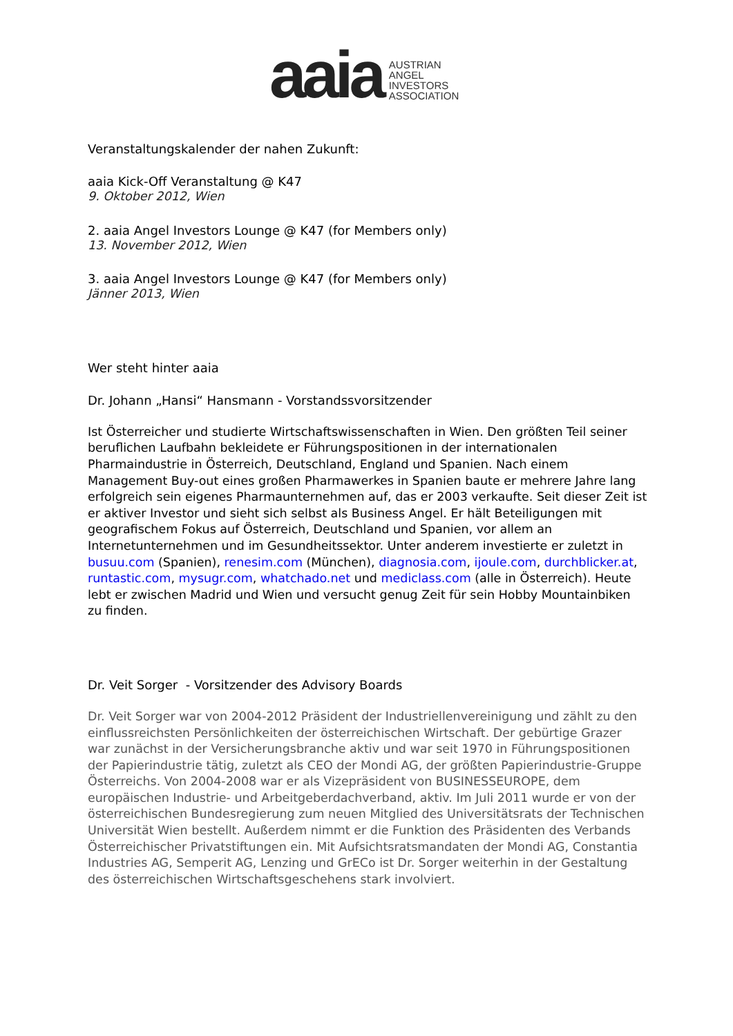aaia
AUSTRIAN
ANGEL
INVESTORS
ASSOCIATION
Veranstaltungskalender der nahen Zukunft:
aaia Kick-Off Veranstaltung @ K47
9. Oktober 2012, Wien
2. aaia Angel Investors Lounge @ K47 (for Members only)
13. November 2012, Wien
3. aaia Angel Investors Lounge @ K47 (for Members only)
Jänner 2013, Wien
Wer steht hinter aaia
Dr. Johann „Hansi“ Hansmann - Vorstandssvorsitzender
Ist Österreicher und studierte Wirtschaftswissenschaften in Wien. Den größten Teil seiner beruflichen Laufbahn bekleidete er Führungspositionen in der internationalen Pharmaindustrie in Österreich, Deutschland, England und Spanien. Nach einem Management Buy-out eines großen Pharmawerkes in Spanien baute er mehrere Jahre lang erfolgreich sein eigenes Pharmaunternehmen auf, das er 2003 verkaufte. Seit dieser Zeit ist er aktiver Investor und sieht sich selbst als Business Angel. Er hält Beteiligungen mit geografischem Fokus auf Österreich, Deutschland und Spanien, vor allem an Internetunternehmen und im Gesundheitssektor. Unter anderem investierte er zuletzt in busuu.com (Spanien), renesim.com (München), diagnosia.com, ijoule.com, durchblicker.at, runtastic.com, mysugr.com, whatchado.net und mediclass.com (alle in Österreich). Heute lebt er zwischen Madrid und Wien und versucht genug Zeit für sein Hobby Mountainbiken zu finden.
Dr. Veit Sorger - Vorsitzender des Advisory Boards
Dr. Veit Sorger war von 2004-2012 Präsident der Industriellenvereinigung und zählt zu den einflussreichsten Persönlichkeiten der österreichischen Wirtschaft. Der gebürtige Grazer war zunächst in der Versicherungsbranche aktiv und war seit 1970 in Führungspositionen der Papierindustrie tätig, zuletzt als CEO der Mondi AG, der größten Papierindustrie-Gruppe Österreichs. Von 2004-2008 war er als Vizepräsident von BUSINESSEUROPE, dem europäischen Industrie- und Arbeitgeberdachverband, aktiv. Im Juli 2011 wurde er von der österreichischen Bundesregierung zum neuen Mitglied des Universitätsrats der Technischen Universität Wien bestellt. Außerdem nimmt er die Funktion des Präsidenten des Verbands Österreichischer Privatstiftungen ein. Mit Aufsichtsratsmandaten der Mondi AG, Constantia Industries AG, Semperit AG, Lenzing und GrECo ist Dr. Sorger weiterhin in der Gestaltung des österreichischen Wirtschaftsgeschehens stark involviert.